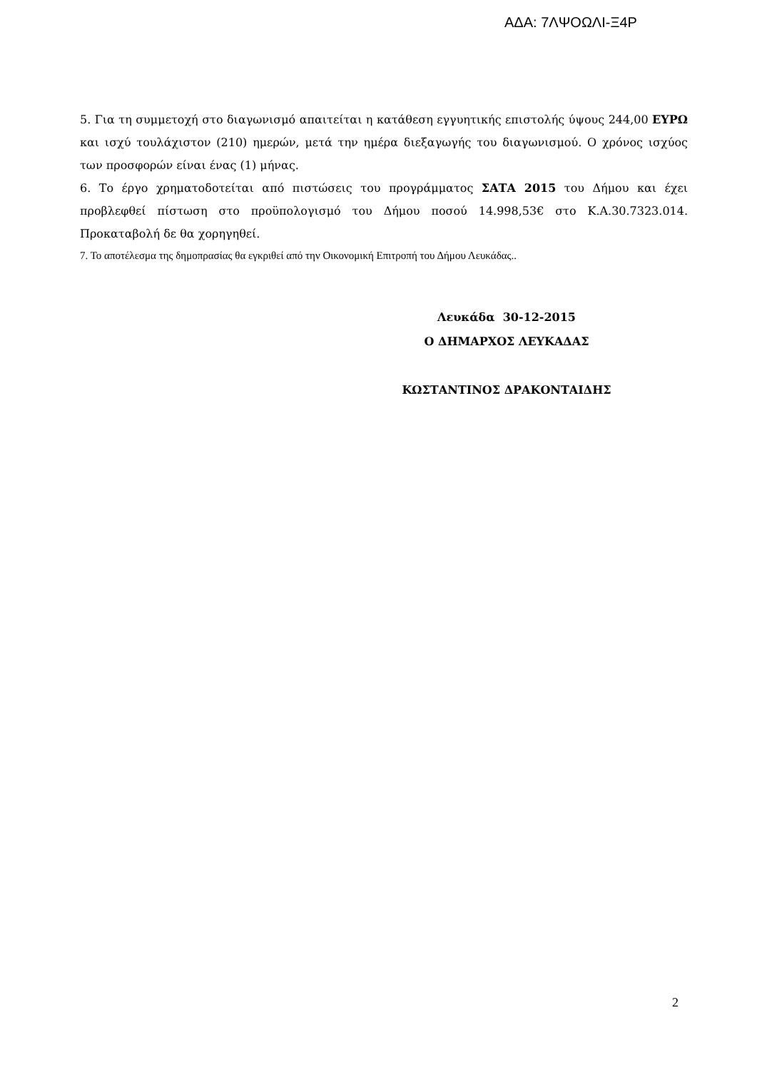ΑΔΑ: 7ΛΨΟΩΛΙ-Ξ4Ρ
5. Για τη συμμετοχή στο διαγωνισμό απαιτείται η κατάθεση εγγυητικής επιστολής ύψους 244,00 ΕΥΡΩ και ισχύ τουλάχιστον (210) ημερών, μετά την ημέρα διεξαγωγής του διαγωνισμού. Ο χρόνος ισχύος των προσφορών είναι ένας (1) μήνας.
6. Το έργο χρηματοδοτείται από πιστώσεις του προγράμματος ΣΑΤΑ 2015 του Δήμου και έχει προβλεφθεί πίστωση στο προϋπολογισμό του Δήμου ποσού 14.998,53€ στο Κ.Α.30.7323.014. Προκαταβολή δε θα χορηγηθεί.
7. Το αποτέλεσμα της δημοπρασίας θα εγκριθεί από την Οικονομική Επιτροπή του Δήμου Λευκάδας..
Λευκάδα 30-12-2015
Ο ΔΗΜΑΡΧΟΣ ΛΕΥΚΑΔΑΣ
ΚΩΣΤΑΝΤΙΝΟΣ ΔΡΑΚΟΝΤΑΙΔΗΣ
2